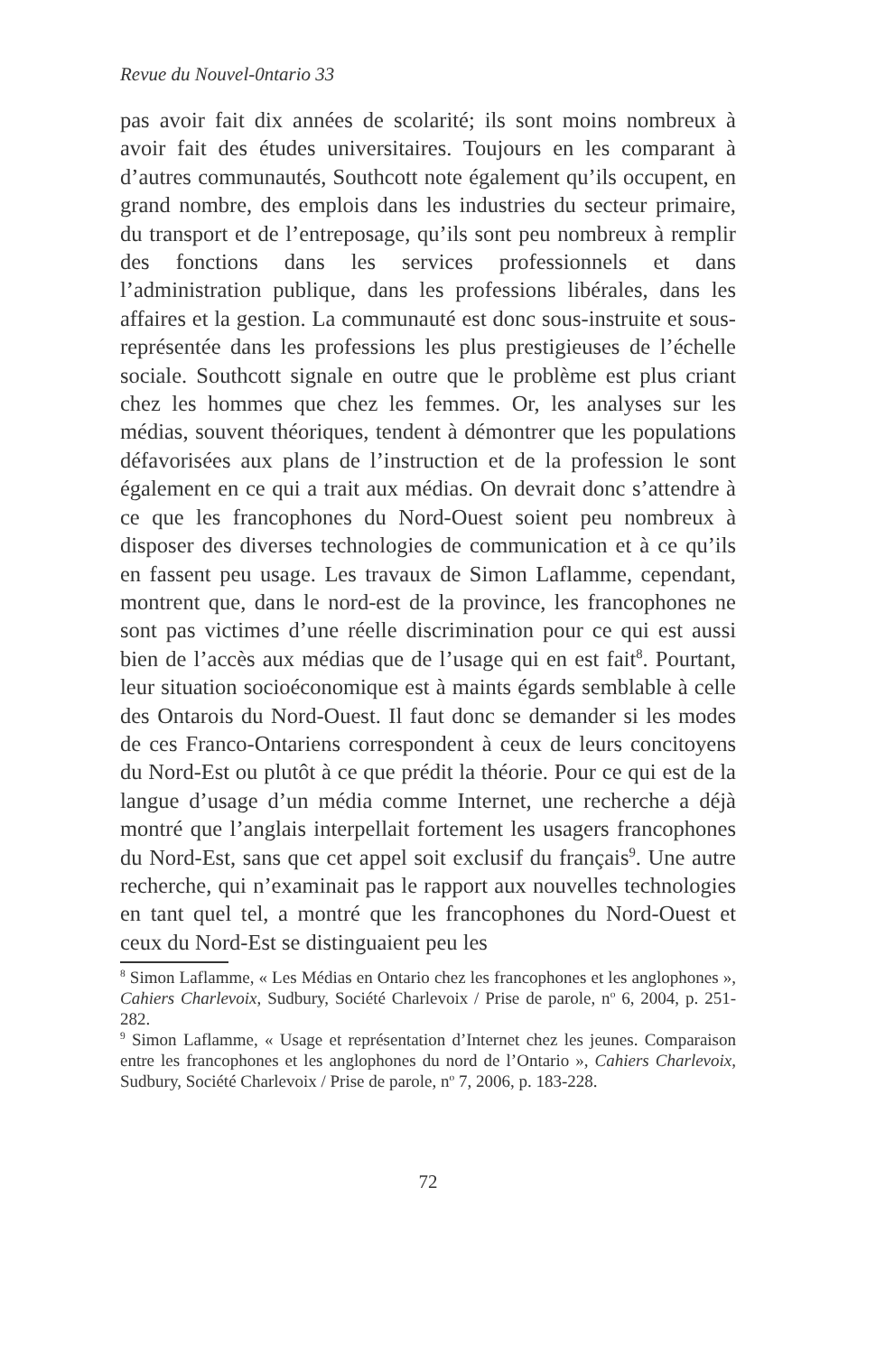Revue du Nouvel-0ntario 33
pas avoir fait dix années de scolarité; ils sont moins nombreux à avoir fait des études universitaires. Toujours en les comparant à d’autres communautés, Southcott note également qu’ils occupent, en grand nombre, des emplois dans les industries du secteur primaire, du transport et de l’entreposage, qu’ils sont peu nombreux à remplir des fonctions dans les services professionnels et dans l’administration publique, dans les professions libérales, dans les affaires et la gestion. La communauté est donc sous-instruite et sous-représentée dans les professions les plus prestigieuses de l’échelle sociale. Southcott signale en outre que le problème est plus criant chez les hommes que chez les femmes. Or, les analyses sur les médias, souvent théoriques, tendent à démontrer que les populations défavorisées aux plans de l’instruction et de la profession le sont également en ce qui a trait aux médias. On devrait donc s’attendre à ce que les francophones du Nord-Ouest soient peu nombreux à disposer des diverses technologies de communication et à ce qu’ils en fassent peu usage. Les travaux de Simon Laflamme, cependant, montrent que, dans le nord-est de la province, les francophones ne sont pas victimes d’une réelle discrimination pour ce qui est aussi bien de l’accès aux médias que de l’usage qui en est fait<sup>8</sup>. Pourtant, leur situation socioéconomique est à maints égards semblable à celle des Ontarois du Nord-Ouest. Il faut donc se demander si les modes de ces Franco-Ontariens correspondent à ceux de leurs concitoyens du Nord-Est ou plutôt à ce que prédit la théorie. Pour ce qui est de la langue d’usage d’un média comme Internet, une recherche a déjà montré que l’anglais interpellait fortement les usagers francophones du Nord-Est, sans que cet appel soit exclusif du français<sup>9</sup>. Une autre recherche, qui n’examinait pas le rapport aux nouvelles technologies en tant quel tel, a montré que les francophones du Nord-Ouest et ceux du Nord-Est se distinguaient peu les
<sup>8</sup> Simon Laflamme, « Les Médias en Ontario chez les francophones et les anglophones », Cahiers Charlevoix, Sudbury, Société Charlevoix / Prise de parole, n<sup>o</sup> 6, 2004, p. 251-282.
<sup>9</sup> Simon Laflamme, « Usage et représentation d’Internet chez les jeunes. Comparaison entre les francophones et les anglophones du nord de l’Ontario », Cahiers Charlevoix, Sudbury, Société Charlevoix / Prise de parole, n<sup>o</sup> 7, 2006, p. 183-228.
72